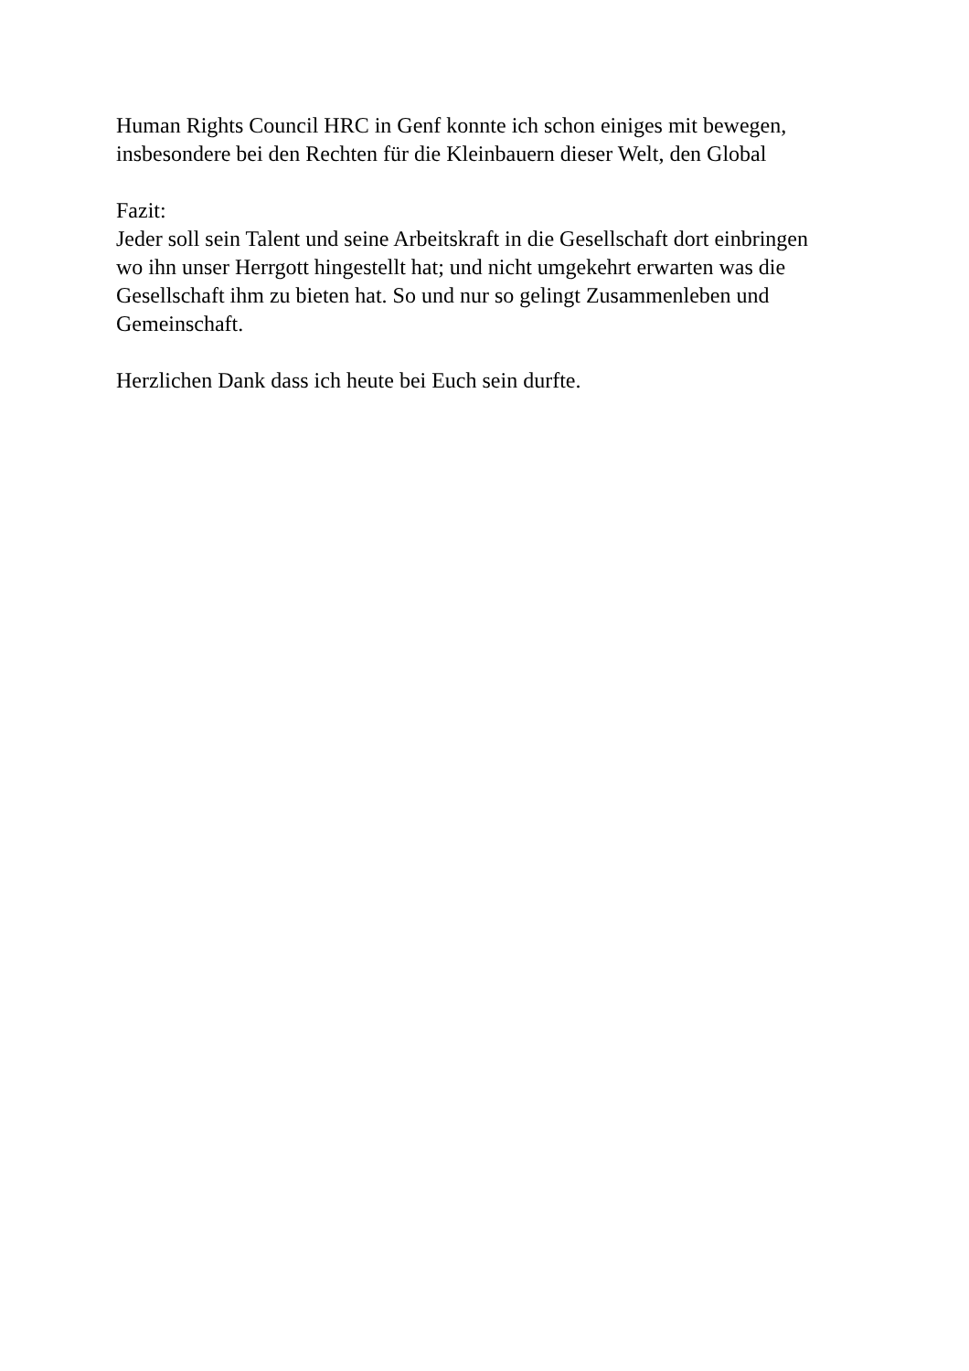Human Rights Council HRC in Genf konnte ich schon einiges mit bewegen,
insbesondere bei den Rechten für die Kleinbauern dieser Welt, den Global
Fazit:
Jeder soll sein Talent und seine Arbeitskraft in die Gesellschaft dort einbringen
wo ihn unser Herrgott hingestellt hat; und nicht umgekehrt erwarten was die
Gesellschaft ihm zu bieten hat. So und nur so gelingt Zusammenleben und
Gemeinschaft.
Herzlichen Dank dass ich heute bei Euch sein durfte.